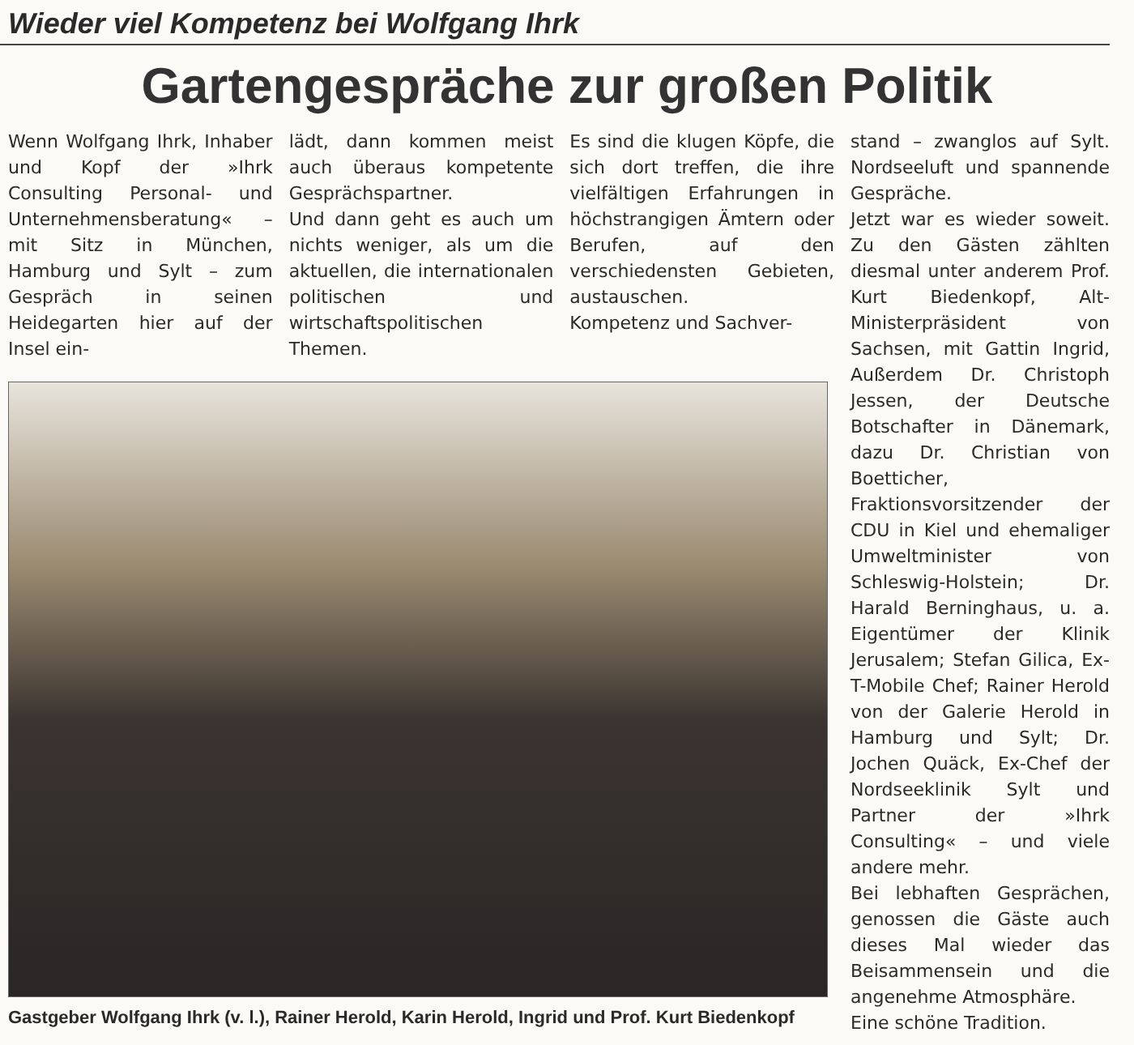Wieder viel Kompetenz bei Wolfgang Ihrk
Gartengespräche zur großen Politik
Wenn Wolfgang Ihrk, Inhaber und Kopf der »Ihrk Consulting Personal- und Unternehmensberatung« – mit Sitz in München, Hamburg und Sylt – zum Gespräch in seinen Heidegarten hier auf der Insel ein-
lädt, dann kommen meist auch überaus kompetente Gesprächspartner.
Und dann geht es auch um nichts weniger, als um die aktuellen, die internationalen politischen und wirtschaftspolitischen Themen.
Es sind die klugen Köpfe, die sich dort treffen, die ihre vielfältigen Erfahrungen in höchstrangigen Ämtern oder Berufen, auf den verschiedensten Gebieten, austauschen.
Kompetenz und Sachver-
Gastgeber Wolfgang Ihrk (v. l.), Rainer Herold, Karin Herold, Ingrid und Prof. Kurt Biedenkopf
stand – zwanglos auf Sylt. Nordseeluft und spannende Gespräche.
Jetzt war es wieder soweit. Zu den Gästen zählten diesmal unter anderem Prof. Kurt Biedenkopf, Alt-Ministerpräsident von Sachsen, mit Gattin Ingrid, Außerdem Dr. Christoph Jessen, der Deutsche Botschafter in Dänemark, dazu Dr. Christian von Boetticher, Fraktionsvorsitzender der CDU in Kiel und ehemaliger Umweltminister von Schleswig-Holstein; Dr. Harald Berninghaus, u. a. Eigentümer der Klinik Jerusalem; Stefan Gilica, Ex-T-Mobile Chef; Rainer Herold von der Galerie Herold in Hamburg und Sylt; Dr. Jochen Quäck, Ex-Chef der Nordseeklinik Sylt und Partner der »Ihrk Consulting« – und viele andere mehr.
Bei lebhaften Gesprächen, genossen die Gäste auch dieses Mal wieder das Beisammensein und die angenehme Atmosphäre.
Eine schöne Tradition.